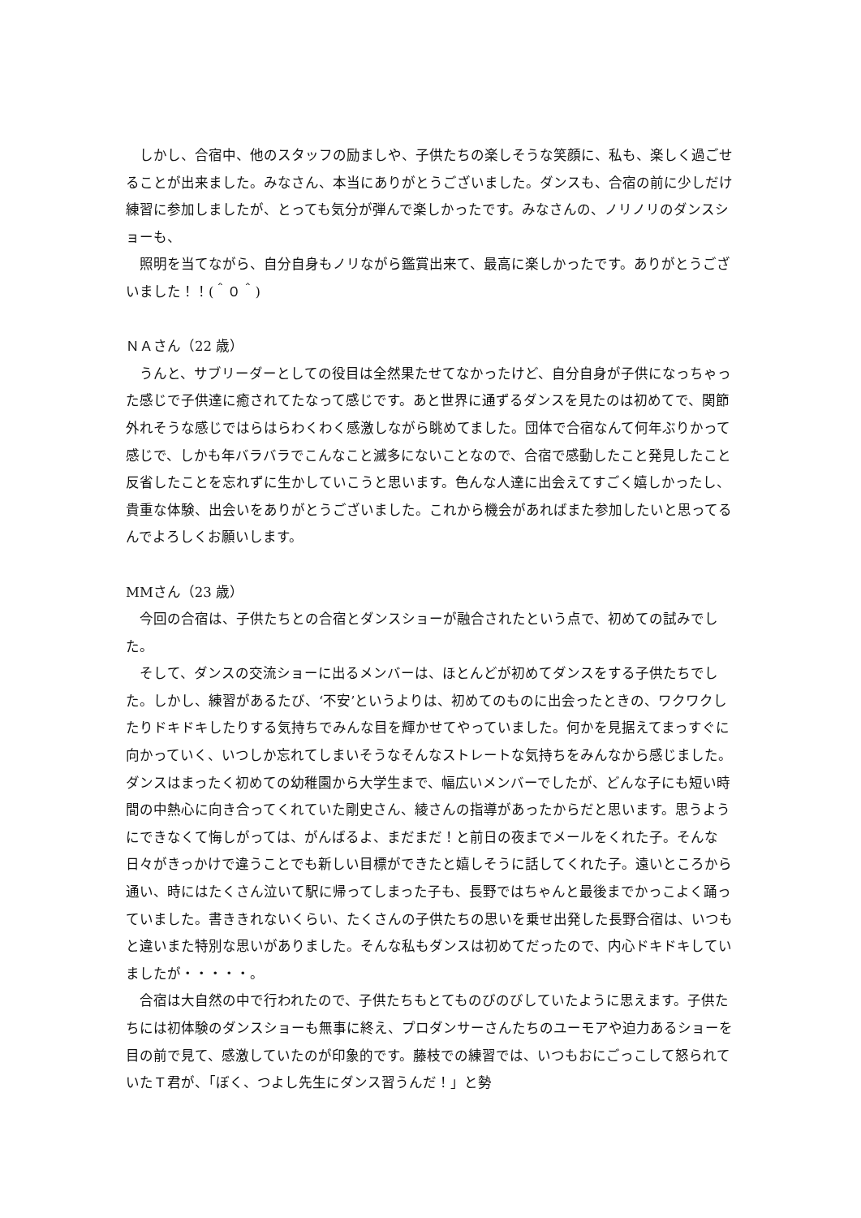しかし、合宿中、他のスタッフの励ましや、子供たちの楽しそうな笑顔に、私も、楽しく過ごせることが出来ました。みなさん、本当にありがとうございました。ダンスも、合宿の前に少しだけ練習に参加しましたが、とっても気分が弾んで楽しかったです。みなさんの、ノリノリのダンスショーも、
　照明を当てながら、自分自身もノリながら鑑賞出来て、最高に楽しかったです。ありがとうございました！！(＾０＾)
ＮＡさん（22 歳）
　うんと、サブリーダーとしての役目は全然果たせてなかったけど、自分自身が子供になっちゃった感じで子供達に癒されてたなって感じです。あと世界に通ずるダンスを見たのは初めてで、関節外れそうな感じではらはらわくわく感激しながら眺めてました。団体で合宿なんて何年ぶりかって感じで、しかも年バラバラでこんなこと滅多にないことなので、合宿で感動したこと発見したこと反省したことを忘れずに生かしていこうと思います。色んな人達に出会えてすごく嬉しかったし、貴重な体験、出会いをありがとうございました。これから機会があればまた参加したいと思ってるんでよろしくお願いします。
MMさん（23 歳）
　今回の合宿は、子供たちとの合宿とダンスショーが融合されたという点で、初めての試みでした。
　そして、ダンスの交流ショーに出るメンバーは、ほとんどが初めてダンスをする子供たちでした。しかし、練習があるたび、‘不安’というよりは、初めてのものに出会ったときの、ワクワクしたりドキドキしたりする気持ちでみんな目を輝かせてやっていました。何かを見据えてまっすぐに向かっていく、いつしか忘れてしまいそうなそんなストレートな気持ちをみんなから感じました。ダンスはまったく初めての幼稚園から大学生まで、幅広いメンバーでしたが、どんな子にも短い時間の中熱心に向き合ってくれていた剛史さん、綾さんの指導があったからだと思います。思うようにできなくて悔しがっては、がんばるよ、まだまだ！と前日の夜までメールをくれた子。そんな日々がきっかけで違うことでも新しい目標ができたと嬉しそうに話してくれた子。遠いところから通い、時にはたくさん泣いて駅に帰ってしまった子も、長野ではちゃんと最後までかっこよく踊っていました。書ききれないくらい、たくさんの子供たちの思いを乗せ出発した長野合宿は、いつもと違いまた特別な思いがありました。そんな私もダンスは初めてだったので、内心ドキドキしていましたが・・・・・。
　合宿は大自然の中で行われたので、子供たちもとてものびのびしていたように思えます。子供たちには初体験のダンスショーも無事に終え、プロダンサーさんたちのユーモアや迫力あるショーを目の前で見て、感激していたのが印象的です。藤枝での練習では、いつもおにごっこして怒られていたＴ君が、「ぼく、つよし先生にダンス習うんだ！」と勢